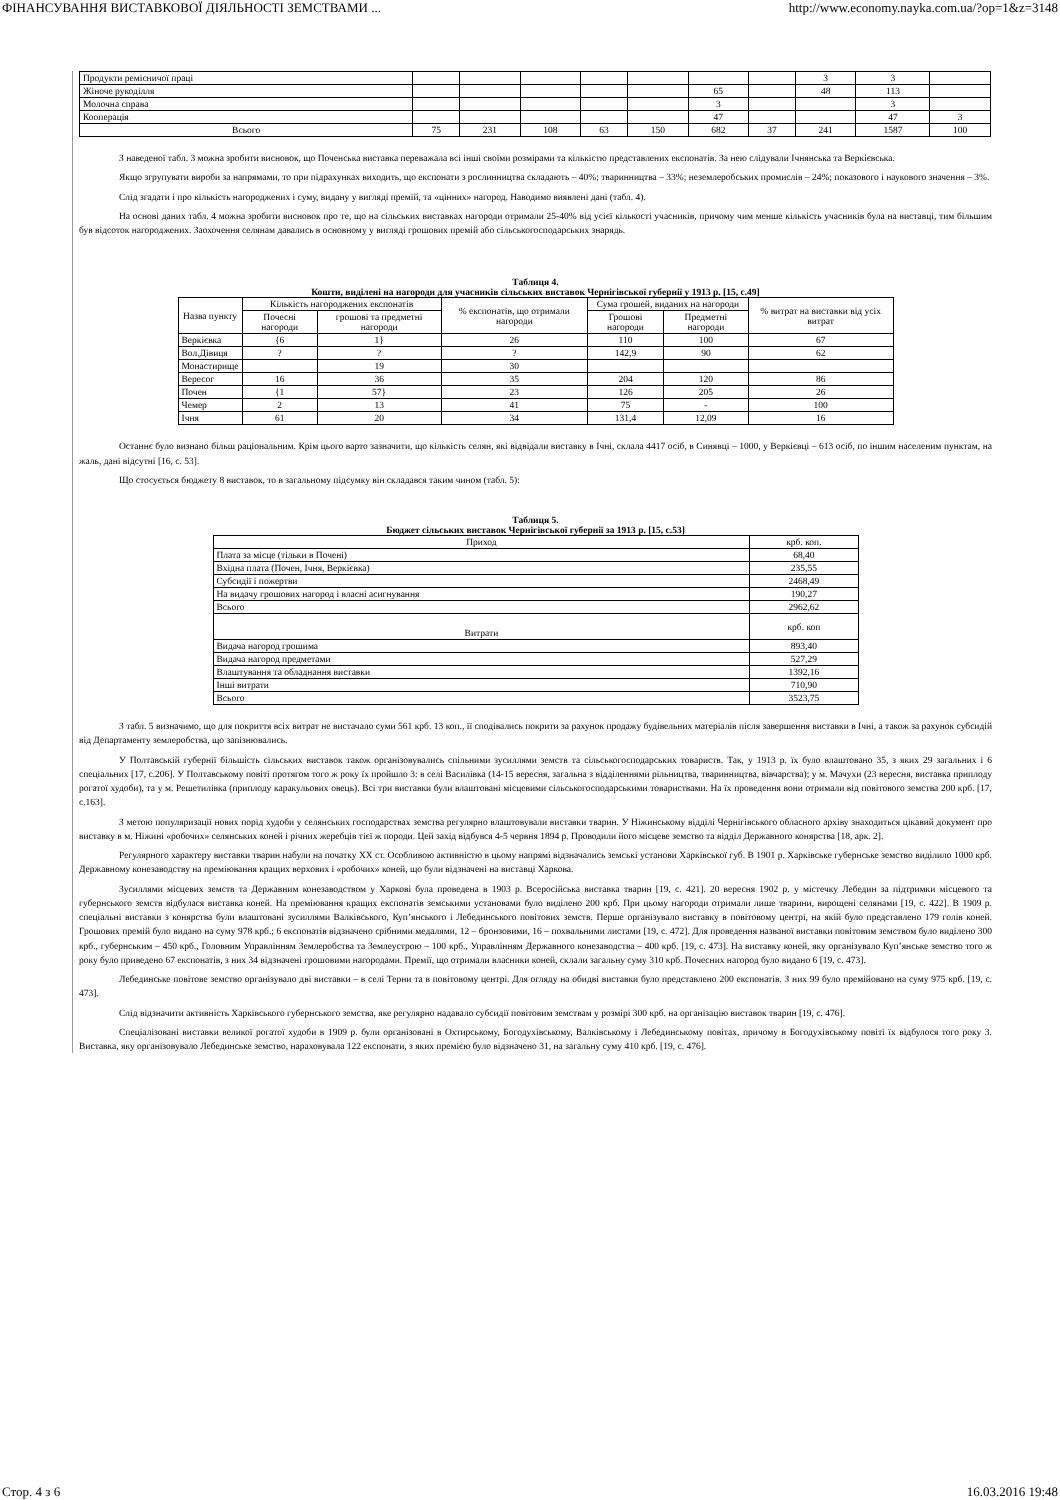ФІНАНСУВАННЯ ВИСТАВКОВОЇ ДІЯЛЬНОСТІ ЗЕМСТВАМИ ... http://www.economy.nayka.com.ua/?op=1&z=3148
| Продукти ремісничої праці | | | | | | | | 3 | 3 | |
| Жіноче рукоділля | | | | | | 65 | | 48 | 113 | |
| Молочна справа | | | | | | 3 | | | 3 | |
| Кооперація | | | | | | 47 | | | 47 | 3 |
| Всього | 75 | 231 | 108 | 63 | 150 | 682 | 37 | 241 | 1587 | 100 |
З наведеної табл. 3 можна зробити висновок, що Поченська виставка переважала всі інші своїми розмірами та кількістю представлених експонатів. За нею слідували Ічнянська та Веркієвська.
Якщо згрупувати вироби за напрямами, то при підрахунках виходить, що експонати з рослинництва складають – 40%; тваринництва – 33%; неземлеробських промислів – 24%; показового і наукового значення – 3%.
Слід згадати і про кількість нагороджених і суму, видану у вигляді премій, та «цінних» нагород. Наводимо виявлені дані (табл. 4).
На основі даних табл. 4 можна зробити висновок про те, що на сільських виставках нагороди отримали 25-40% від усієї кількості учасників, причому чим менше кількість учасників була на виставці, тим більшим був відсоток нагороджених. Заохочення селянам давались в основному у вигляді грошових премій або сільськогосподарських знарядь.
Таблиця 4.
Кошти, виділені на нагороди для учасників сільських виставок Чернігівської губернії у 1913 р. [15, с.49]
| Назва пункту | Кількість нагороджених експонатів | | % експонатів, що отримали нагороди | Сума грошей, виданих на нагороди | | % витрат на виставки від усіх витрат |
| --- | --- | --- | --- | --- | --- | --- |
| | Почесні нагороди | грошові та предметні нагороди | | Грошові нагороди | Предметні нагороди | |
| Веркієвка | {6 | 1} | 26 | 110 | 100 | 67 |
| Вол.Дівиця | ? | ? | ? | 142,9 | 90 | 62 |
| Монастирище | | 19 | 30 | | | |
| Вересог | 16 | 36 | 35 | 204 | 120 | 86 |
| Почен | {1 | 57} | 23 | 126 | 205 | 26 |
| Чемер | 2 | 13 | 41 | 75 | - | 100 |
| Ічня | 61 | 20 | 34 | 131,4 | 12,09 | 16 |
Останнє було визнано більш раціональним. Крім цього варто зазначити, що кількість селян, які відвідали виставку в Ічні, склала 4417 осіб, в Синявці – 1000, у Веркієвці – 613 осіб, по іншим населеним пунктам, на жаль, дані відсутні [16, с. 53].
Що стосується бюджету 8 виставок, то в загальному підсумку він складався таким чином (табл. 5):
Таблиця 5.
Бюджет сільських виставок Чернігівської губернії за 1913 р. [15, с.53]
| Приход | крб. коп. |
| Плата за місце (тільки в Почені) | 68,40 |
| Вхідна плата (Почен, Ічня, Веркієвка) | 235,55 |
| Субсидії і пожертви | 2468,49 |
| На видачу грошових нагород і власні асигнування | 190,27 |
| Всього | 2962,62 |
| Витрати | крб. коп |
| Видача нагород грошима | 893,40 |
| Видача нагород предметами | 527,29 |
| Влаштування та обладнання виставки | 1392,16 |
| Інші витрати | 710,90 |
| Всього | 3523,75 |
З табл. 5 визначимо, що для покриття всіх витрат не вистачало суми 561 крб. 13 коп., її сподівались покрити за рахунок продажу будівельних матеріалів після завершення виставки в Ічні, а також за рахунок субсидій від Департаменту землеробства, що запізнювались.
У Полтавській губернії більшість сільських виставок також організовувались спільними зусиллями земств та сільськогосподарських товариств. Так, у 1913 р. їх було влаштовано 35, з яких 29 загальних і 6 спеціальних [17, с.206]. У Полтавському повіті протягом того ж року їх пройшло 3: в селі Василівка (14-15 вересня, загальна з відділеннями рільництва, тваринництва, вівчарства); у м. Мачухи (23 вересня, виставка приплоду рогатої худоби), та у м. Решетилівка (приплоду каракульових овець). Всі три виставки були влаштовані місцевими сільськогосподарськими товариствами. На їх проведення вони отримали від повітового земства 200 крб. [17, с.163].
З метою популяризації нових порід худоби у селянських господарствах земства регулярно влаштовували виставки тварин. У Ніжинському відділі Чернігівського обласного архіву знаходиться цікавий документ про виставку в м. Ніжині «робочих» селянських коней і річних жеребців тієї ж породи. Цей захід відбувся 4-5 червня 1894 р. Проводили його місцеве земство та відділ Державного конярства [18, арк. 2].
Регулярного характеру виставки тварин набули на початку XX ст. Особливою активністю в цьому напрямі відзначались земські установи Харківської губ. В 1901 р. Харківське губернське земство виділило 1000 крб. Державному конезаводству на преміювання кращих верхових і «робочих» коней, що були відзначені на виставці Харкова.
Зусиллями місцевих земств та Державним конезаводством у Харкові була проведена в 1903 р. Всеросійська виставка тварин [19, с. 421]. 20 вересня 1902 р. у містечку Лебедин за підтримки місцевого та губернського земств відбулася виставка коней. На преміювання кращих експонатів земськими установами було виділено 200 крб. При цьому нагороди отримали лише тварини, вирощені селянами [19, с. 422]. В 1909 р. спеціальні виставки з конярства були влаштовані зусиллями Валківського, Куп’янського і Лебединського повітових земств. Перше організувало виставку в повітовому центрі, на якій було представлено 179 голів коней. Грошових премій було видано на суму 978 крб.; 6 експонатів відзначено срібними медалями, 12 – бронзовими, 16 – похвальними листами [19, с. 472]. Для проведення названої виставки повітовим земством було виділено 300 крб., губернським – 450 крб., Головним Управлінням Землеробства та Землеустрою – 100 крб., Управлінням Державного конезаводства – 400 крб. [19, с. 473]. На виставку коней, яку організувало Куп’янське земство того ж року було приведено 67 експонатів, з них 34 відзначені грошовими нагородами. Премії, що отримали власники коней, склали загальну суму 310 крб. Почесних нагород було видано 6 [19, с. 473].
Лебединське повітове земство організувало дві виставки – в селі Терни та в повітовому центрі. Для огляду на обидві виставки було представлено 200 експонатів. З них 99 було премійовано на суму 975 крб. [19, с. 473].
Слід відзначити активність Харківського губернського земства, яке регулярно надавало субсидії повітовим земствам у розмірі 300 крб. на організацію виставок тварин [19, с. 476].
Спеціалізовані виставки великої рогатої худоби в 1909 р. були організовані в Охтирському, Богодухівському, Валківському і Лебединському повітах, причому в Богодухівському повіті їх відбулося того року 3. Виставка, яку організовувало Лебединське земство, нараховувала 122 експонати, з яких премією було відзначено 31, на загальну суму 410 крб. [19, с. 476].
Стор. 4 з 6 16.03.2016 19:48